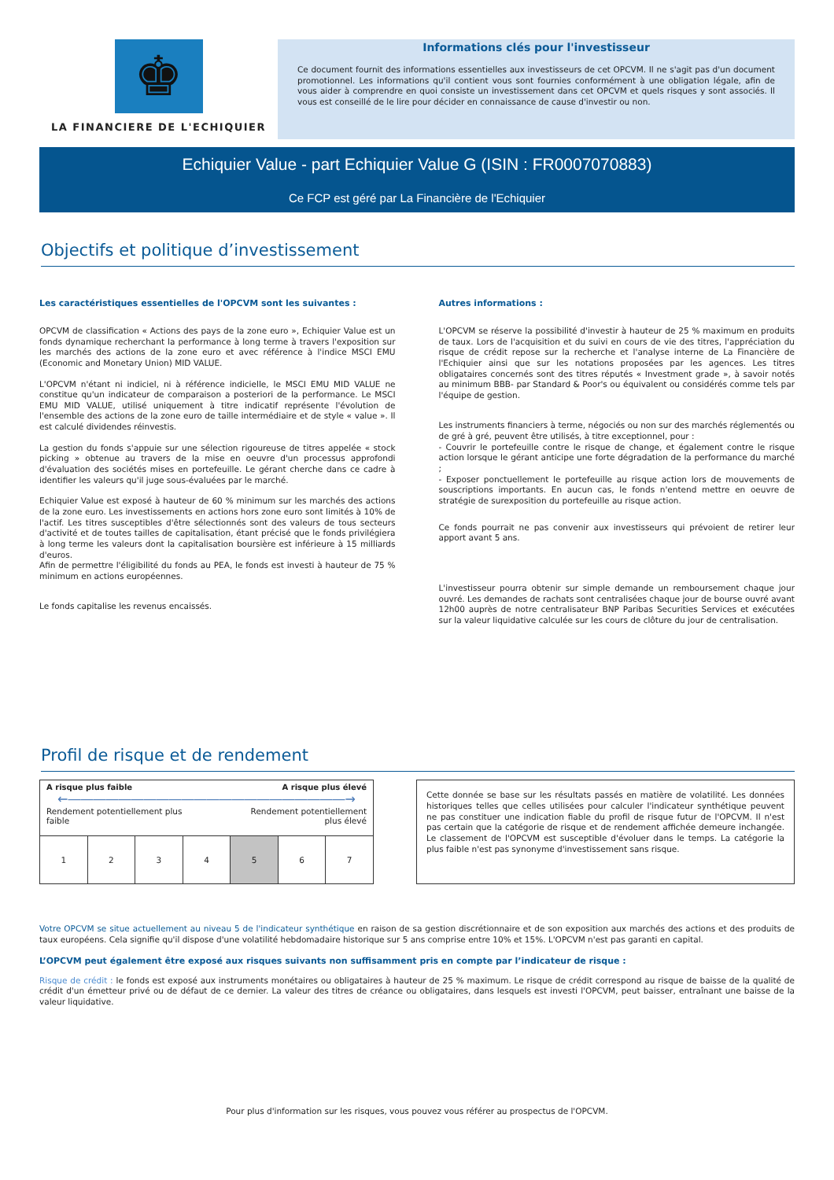♚
LA FINANCIERE DE L'ECHIQUIER
Informations clés pour l'investisseur
Ce document fournit des informations essentielles aux investisseurs de cet OPCVM. Il ne s'agit pas d'un document promotionnel. Les informations qu'il contient vous sont fournies conformément à une obligation légale, afin de vous aider à comprendre en quoi consiste un investissement dans cet OPCVM et quels risques y sont associés. Il vous est conseillé de le lire pour décider en connaissance de cause d'investir ou non.
Echiquier Value - part Echiquier Value G (ISIN : FR0007070883)
Ce FCP est géré par La Financière de l'Echiquier
Objectifs et politique d’investissement
Les caractéristiques essentielles de l'OPCVM sont les suivantes :
OPCVM de classification « Actions des pays de la zone euro », Echiquier Value est un fonds dynamique recherchant la performance à long terme à travers l'exposition sur les marchés des actions de la zone euro et avec référence à l'indice MSCI EMU (Economic and Monetary Union) MID VALUE.
L'OPCVM n'étant ni indiciel, ni à référence indicielle, le MSCI EMU MID VALUE ne constitue qu'un indicateur de comparaison a posteriori de la performance. Le MSCI EMU MID VALUE, utilisé uniquement à titre indicatif représente l'évolution de l'ensemble des actions de la zone euro de taille intermédiaire et de style « value ». Il est calculé dividendes réinvestis.
La gestion du fonds s'appuie sur une sélection rigoureuse de titres appelée « stock picking » obtenue au travers de la mise en oeuvre d'un processus approfondi d'évaluation des sociétés mises en portefeuille. Le gérant cherche dans ce cadre à identifier les valeurs qu'il juge sous-évaluées par le marché.
Echiquier Value est exposé à hauteur de 60 % minimum sur les marchés des actions de la zone euro. Les investissements en actions hors zone euro sont limités à 10% de l'actif. Les titres susceptibles d'être sélectionnés sont des valeurs de tous secteurs d'activité et de toutes tailles de capitalisation, étant précisé que le fonds privilégiera à long terme les valeurs dont la capitalisation boursière est inférieure à 15 milliards d'euros.
Afin de permettre l'éligibilité du fonds au PEA, le fonds est investi à hauteur de 75 % minimum en actions européennes.
Le fonds capitalise les revenus encaissés.
Autres informations :
L'OPCVM se réserve la possibilité d'investir à hauteur de 25 % maximum en produits de taux. Lors de l'acquisition et du suivi en cours de vie des titres, l'appréciation du risque de crédit repose sur la recherche et l'analyse interne de La Financière de l'Echiquier ainsi que sur les notations proposées par les agences. Les titres obligataires concernés sont des titres réputés « Investment grade », à savoir notés au minimum BBB- par Standard & Poor's ou équivalent ou considérés comme tels par l'équipe de gestion.
Les instruments financiers à terme, négociés ou non sur des marchés réglementés ou de gré à gré, peuvent être utilisés, à titre exceptionnel, pour :
- Couvrir le portefeuille contre le risque de change, et également contre le risque action lorsque le gérant anticipe une forte dégradation de la performance du marché ;
- Exposer ponctuellement le portefeuille au risque action lors de mouvements de souscriptions importants. En aucun cas, le fonds n'entend mettre en oeuvre de stratégie de surexposition du portefeuille au risque action.
Ce fonds pourrait ne pas convenir aux investisseurs qui prévoient de retirer leur apport avant 5 ans.
L'investisseur pourra obtenir sur simple demande un remboursement chaque jour ouvré. Les demandes de rachats sont centralisées chaque jour de bourse ouvré avant 12h00 auprès de notre centralisateur BNP Paribas Securities Services et exécutées sur la valeur liquidative calculée sur les cours de clôture du jour de centralisation.
Profil de risque et de rendement
| A risque plus faible A risque plus élevé ←――――――――――――――――――――――→ Rendement potentiellement plus faible Rendement potentiellement plus élevé | | | | | | |
| 1 | 2 | 3 | 4 | 5 | 6 | 7 |
Cette donnée se base sur les résultats passés en matière de volatilité. Les données historiques telles que celles utilisées pour calculer l'indicateur synthétique peuvent ne pas constituer une indication fiable du profil de risque futur de l'OPCVM. Il n'est pas certain que la catégorie de risque et de rendement affichée demeure inchangée. Le classement de l'OPCVM est susceptible d'évoluer dans le temps. La catégorie la plus faible n'est pas synonyme d'investissement sans risque.
Votre OPCVM se situe actuellement au niveau 5 de l'indicateur synthétique en raison de sa gestion discrétionnaire et de son exposition aux marchés des actions et des produits de taux européens. Cela signifie qu'il dispose d'une volatilité hebdomadaire historique sur 5 ans comprise entre 10% et 15%. L'OPCVM n'est pas garanti en capital.
L’OPCVM peut également être exposé aux risques suivants non suffisamment pris en compte par l’indicateur de risque :
Risque de crédit : le fonds est exposé aux instruments monétaires ou obligataires à hauteur de 25 % maximum. Le risque de crédit correspond au risque de baisse de la qualité de crédit d'un émetteur privé ou de défaut de ce dernier. La valeur des titres de créance ou obligataires, dans lesquels est investi l'OPCVM, peut baisser, entraînant une baisse de la valeur liquidative.
Pour plus d'information sur les risques, vous pouvez vous référer au prospectus de l'OPCVM.